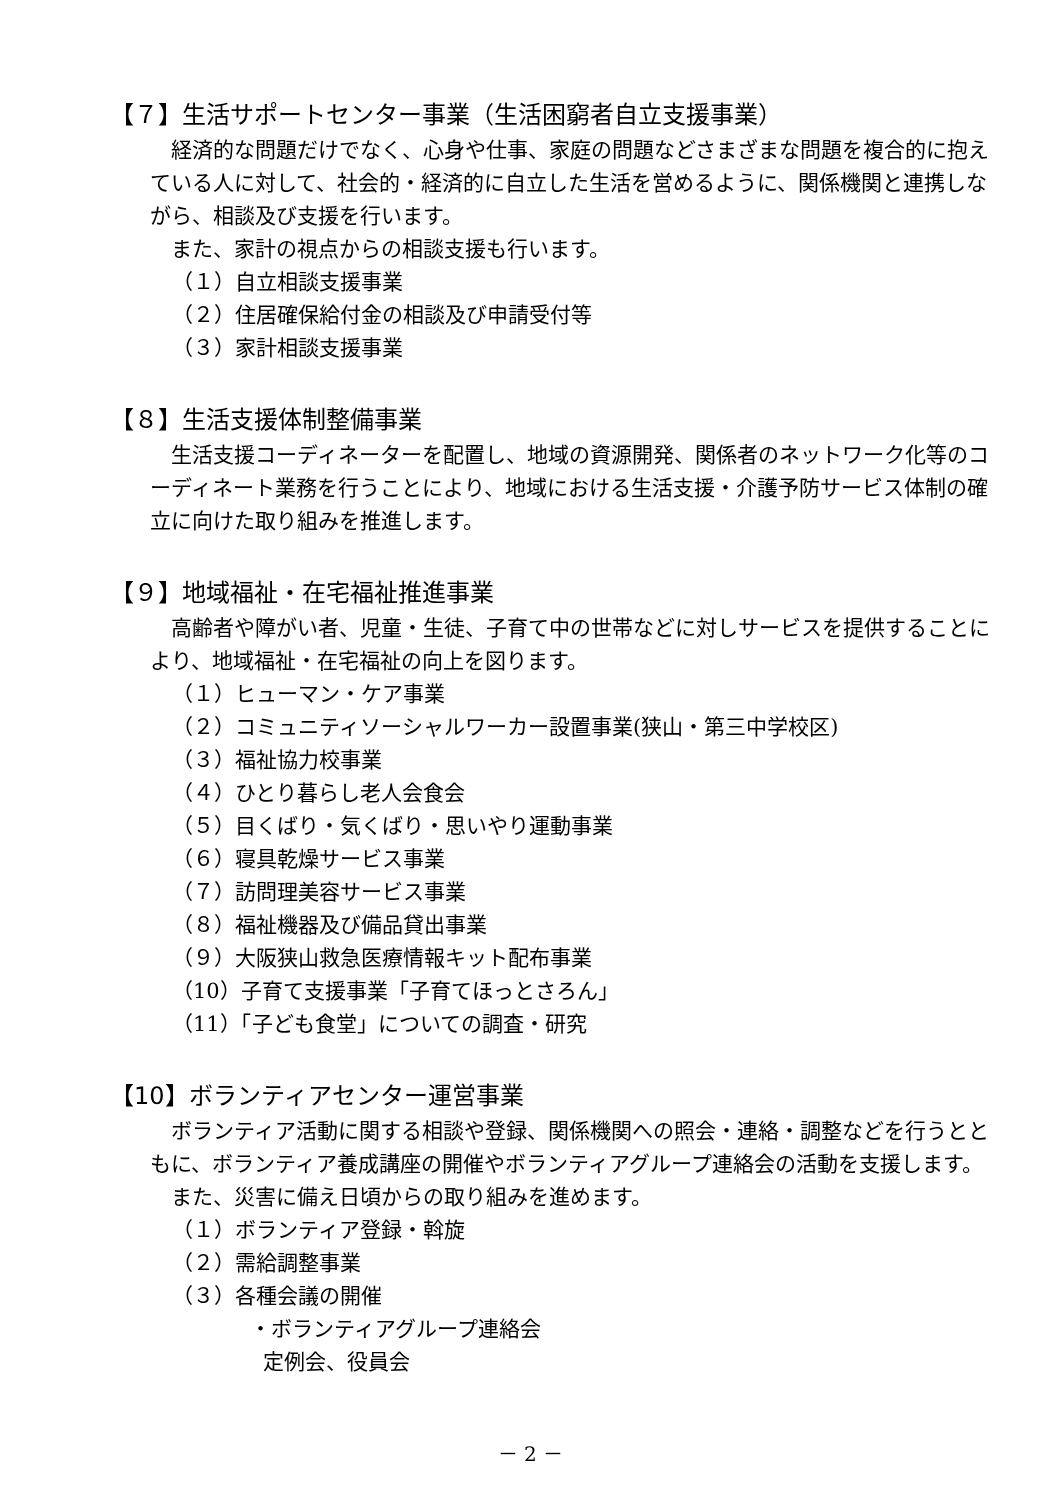【７】生活サポートセンター事業（生活困窮者自立支援事業）
経済的な問題だけでなく、心身や仕事、家庭の問題などさまざまな問題を複合的に抱えている人に対して、社会的・経済的に自立した生活を営めるように、関係機関と連携しながら、相談及び支援を行います。
また、家計の視点からの相談支援も行います。
（１）自立相談支援事業
（２）住居確保給付金の相談及び申請受付等
（３）家計相談支援事業
【８】生活支援体制整備事業
生活支援コーディネーターを配置し、地域の資源開発、関係者のネットワーク化等のコーディネート業務を行うことにより、地域における生活支援・介護予防サービス体制の確立に向けた取り組みを推進します。
【９】地域福祉・在宅福祉推進事業
高齢者や障がい者、児童・生徒、子育て中の世帯などに対しサービスを提供することにより、地域福祉・在宅福祉の向上を図ります。
（１）ヒューマン・ケア事業
（２）コミュニティソーシャルワーカー設置事業(狭山・第三中学校区)
（３）福祉協力校事業
（４）ひとり暮らし老人会食会
（５）目くばり・気くばり・思いやり運動事業
（６）寝具乾燥サービス事業
（７）訪問理美容サービス事業
（８）福祉機器及び備品貸出事業
（９）大阪狭山救急医療情報キット配布事業
（10）子育て支援事業「子育てほっとさろん」
（11）「子ども食堂」についての調査・研究
【10】ボランティアセンター運営事業
ボランティア活動に関する相談や登録、関係機関への照会・連絡・調整などを行うとともに、ボランティア養成講座の開催やボランティアグループ連絡会の活動を支援します。
また、災害に備え日頃からの取り組みを進めます。
（１）ボランティア登録・斡旋
（２）需給調整事業
（３）各種会議の開催
・ボランティアグループ連絡会
定例会、役員会
－ 2 －